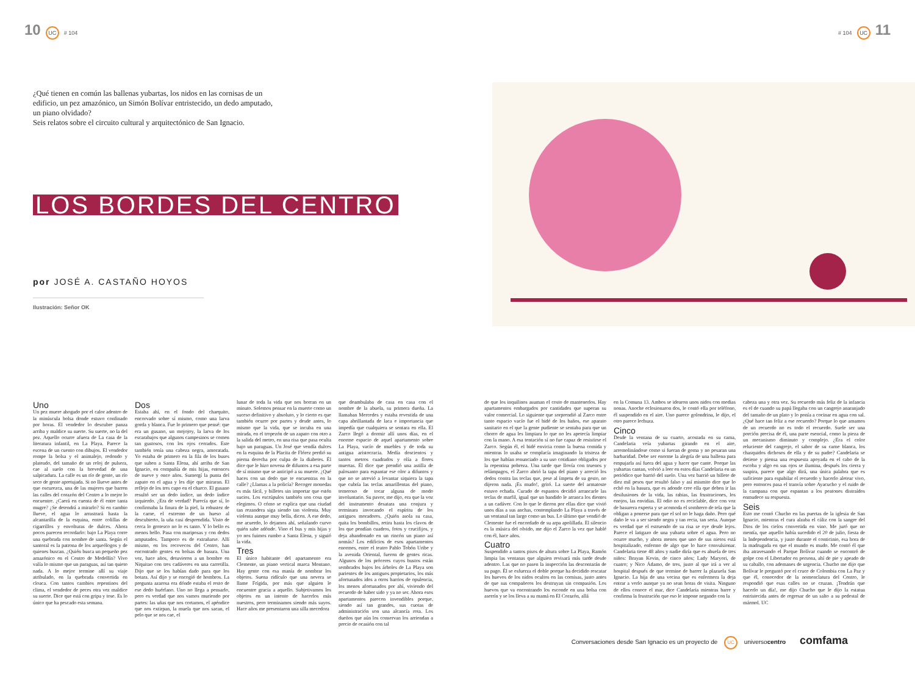10 UC # 104 # 104 UC 11
¿Qué tienen en común las ballenas yubartas, los nidos en las cornisas de un edificio, un pez amazónico, un Simón Bolívar entristecido, un dedo amputado, un piano olvidado?
Seis relatos sobre el circuito cultural y arquitectónico de San Ignacio.
LOS BORDES DEL CENTRO
por JOSÉ A. CASTAÑO HOYOS
Ilustración: Señor OK
Uno
Un pez muere ahogado por el calor adentro de la minúscula bolsa donde estuvo confinado por horas. El vendedor lo descubre panza arriba y maldice su suerte. Su suerte, no la del pez. Aquello ocurre afuera de La casa de la literatura infantil, en La Playa. Parece la escena de un cuento con dibujos. El vendedor rompe la bolsa y el animalejo, redondo y plateado, del tamaño de un reloj de pulsera, cae al suelo con la brevedad de una salpicadura. La calle es un río de gente, un río seco de gente apretujada. Si no llueve antes de que oscurezca, una de las mujeres que barren las calles del corazón del Centro a lo mejor lo encuentre. ¿Caerá en cuenta de él entre tanta mugre? ¿Se detendrá a mirarlo? Si en cambio llueve, el agua lo arrastrará hasta la alcantarilla de la esquina, entre colillas de cigarrillos y envolturas de dulces. Ahora pocos parecen recordarlo: bajo La Playa corre una quebrada con nombre de santa. Según el santoral es la patrona de los arqueólogos y de quienes buscan. ¿Quién busca un pequeño pez amazónico en el Centro de Medellín? Vivo valía lo mismo que un paraguas, así tan quieto nada. A lo mejor termine allí su viaje atribulado, en la quebrada convertida en cloaca. Con tantos cambios repentinos del clima, el vendedor de peces otra vez maldice su suerte. Dice que está con gripa y tose. Es lo único que ha pescado esta semana.
Dos
Estaba ahí, en el fondo del charquito, encorvado sobre sí mismo, como una larva gorda y blanca. Fue lo primero que pensé: que era un gusano, un mojojoy, la larva de los escarabajos que algunos campesinos se comen tan gustosos, con los ojos cerrados. Este también tenía una cabeza negra, amoratada. Yo estaba de primero en la fila de los buses que suben a Santa Elena, ahí arriba de San Ignacio, en compañía de mis hijas, entonces de nueve y once años. Sumergí la punta del zapato en el agua y les dije que miraran. El reflejo de los tres cupo en el charco. El gusano resultó ser un dedo índice, un dedo índice izquierdo. ¿Era de verdad? Parecía que sí, lo confirmaba la finura de la piel, la robustez de la carne, el extremo de un hueso al descubierto, la uña casi desprendida. Visto de cerca lo grotesco no lo es tanto. Y lo bello es menos bello. Pasa con mariposas y con dedos amputados. Tampoco es de extrañarse. Allí mismo, en los recovecos del Centro, han encontrado gentes en bolsas de basura. Una vez, hace años, detuvieron a un hombre en Niquitao con tres cadáveres en una carretilla. Dijo que se los habían dado para que los botara. Así dijo y se encogió de hombros. La pregunta azarosa era dónde estaba el resto de ese dedo huérfano. Uno no llega a pensarlo, pero es verdad que nos vamos muriendo por partes: las uñas que nos cortamos, el apéndice que nos extirpan, la muela que nos sacan, el pelo que se nos cae, el
lunar de toda la vida que nos borran en un minuto. Solemos pensar en la muerte como un suceso definitivo y absoluto, y lo cierto es que también ocurre por partes y desde antes, lo mismo que la vida, que se incuba en una mirada, en el tropezón de un zapato con otro a la salida del metro, en una risa que pasa oculta bajo un paraguas. Un José que vendía dulces en la esquina de la Placita de Flórez perdió su pierna derecha por culpa de la diabetes. Él dice que le hizo novena de difuntos a esa parte de sí mismo que se anticipó a su muerte. ¿Qué haces con un dedo que te encuentras en la calle? ¿Llamas a la policía? Recoger monedas es más fácil, y billetes sin importar que estén sucios. Los escrúpulos también son cosa que elegimos. O cómo se explica que una ciudad tan rezandera siga siendo tan violenta. Muy violenta aunque muy bella, dicen. A ese dedo, me acuerdo, lo dejamos ahí, señalando curvo quién sabe adónde. Vino el bus y mis hijas y yo nos fuimos rumbo a Santa Elena, y siguió la vida.
Tres
El único habitante del apartamento era Clemente, un piano vertical marca Montano. Hay gente con esa manía de nombrar los objetos. Suena ridículo que una nevera se llame Frígida, por más que alguien le encuentre gracia a aquello. Subjetivamos los objetos en un intento de hacerlos más nuestros, pero terminamos siendo más suyos. Hace años me presentaron una silla mecedora
que deambulaba de casa en casa con el nombre de la abuela, su primera dueña. La llamaban Mercedes y estaba revestida de una capa abrillantada de laca e importancia que impedía que cualquiera se sentara en ella. El Zarco llegó a dormir allí unos días, en el enorme espacio de aquel apartamento sobre La Playa, vacío de muebles y de toda su antigua aristocracia. Medía doscientos y tantos metros cuadrados y olía a flores muertas. Él dice que prendió una astilla de palosanto para espantar ese olor a difuntos y que no se atrevió a levantar siquiera la tapa que cubría las teclas amarillentas del piano, temeroso de tocar alguna de modo involuntario. Su pavor, me dijo, era que la voz del instrumento desatara una conjura y terminara invocando el espíritu de los antiguos moradores. ¿Quién asola su casa, quita los bombillos, retira hasta los clavos de los que pendían cuadros, fotos y crucifijos, y deja abandonado en un rincón un piano así nomás? Los edificios de esos apartamentos enormes, entre el teatro Pablo Tobón Uribe y la avenida Oriental, fueron de gentes ricas. Algunos de los próceres cuyos bustos están sembrados bajos los árboles de La Playa son parientes de los antiguos propietarios, los más afortunados idos a otros barrios de opulencia, los menos afortunados por ahí, viviendo del recuerdo de haber sido y ya no ser. Ahora esos apartamentos parecen invendibles porque, siendo así tan grandes, sus cuotas de administración son una alcancía rota. Los dueños que aún los conservan los arriendan a precio de ocasión con tal
de que los inquilinos asuman el costo de mantenerlos. Hay apartamentos embargados por cantidades que superan su valor comercial. Lo siguiente que sorprendió al Zarco entre tanto espacio vacío fue el bidé de los baños, ese aparato sanitario en el que la gente pudiente se sentaba para que un chorro de agua les limpiara lo que no les apetecía limpiar con la mano. A esa tentación sí no fue capaz de resistirse el Zarco. Según él, el bidé envicia como la buena comida y mientras lo usaba se complacía imaginando la tristeza de los que habían renunciado a su uso cotidiano obligados por la repentina pobreza. Una tarde que llovía con truenos y relámpagos, el Zarco abrió la tapa del piano y arreció los dedos contra las teclas que, pese al ímpetu de su gesto, no dijeron nada. ¡Es mudo!, gritó. La suerte del armatoste estuvo echada. Curado de espantos decidió arrancarle las teclas de marfil, igual que un bandido le arranca los dientes a un cadáver. Con lo que le dieron por ellas dice que vivió unos días a sus anchas, contemplando La Playa a través de un ventanal tan largo como un bus. Lo último que vendió de Clemente fue el encordado de su arpa apolillada. El silencio es la música del olvido, me dijo el Zarco la vez que hablé con él, hace años.
Cuatro
Suspendido a tantos pisos de altura sobre La Playa, Ramón limpia las ventanas que alguien revisará más tarde desde adentro. Las que no pasen la inspección las descontarán de su pago. Él se esfuerza el doble porque ha decidido rescatar los huevos de los nidos ocultos en las cornisas, justo antes de que sus compañeros los destruyan sin compasión. Los huevos que va encontrando los esconde en una bolsa con aserrín y se los lleva a su mamá en El Corazón, allá
en la Comuna 13. Ambos se idearon unos nidos con medias nonas. Anoche eclosionaron dos, le contó ella por teléfono, él suspendido en el aire. Uno parece golondrina, le dijo, el otro parece lechuza.
Cinco
Desde la ventana de su cuarto, acostada en su cama, Candelaria veía yubartas girando en el aire, arremolinándose como si fueran de goma y no pesaran una barbaridad. Debe ser enorme la alegría de una ballena para empujarla así fuera del agua y hacer que cante. Porque las yubartas cantan, volvió a leer en estos días Candelaria en un periódico que barrió del suelo. Una vez barrió un billete de diez mil pesos que resultó falso y así mismito dice que lo echó en la basura, que es adonde cree ella que deben ir las desilusiones de la vida, las rabias, las frustraciones, los enojos, las envidias. El odio no es reciclable, dice con voz de basurera experta y se acomoda el sombrero de tela que la obligan a ponerse para que el sol no le haga daño. Pero qué daño le va a ser siendo negra y tan recia, tan seria. Aunque es verdad que el estruendo de su risa se oye desde lejos. Parece el latigazo de una yubarta sobre el agua. Pero no ocurre mucho, y ahora menos que uno de sus nietos está hospitalizado, enfermo de algo que lo hace convulsionar. Candelaria tiene 48 años y nadie diría que es abuela de tres niños: Brayan Kevin, de cinco años; Lady Maryori, de cuatro; y Nico Ádamo, de tres, justo al que irá a ver al hospital después de que termine de barrer la plazuela San Ignacio. La hija de una vecina que es enfermera la deja entrar a verlo aunque ya no sean horas de visita. Ninguno de ellos conoce el mar, dice Candelaria mientras barre y confirma la frustración que eso le impone negando con la
cabeza una y otra vez. Su recuerdo más feliz de la infancia es el de cuando su papá llegaba con un cangrejo anaranjado del tamaño de un plato y lo ponía a cocinar en agua con sal. ¿Qué hace tan feliz a ese recuerdo? Porque lo que amamos de un recuerdo no es todo el recuerdo. Suele ser una porción precisa de él, una parte esencial, como la pieza de un mecanismo diminuto y complejo. ¿Era el color reluciente del cangrejo, el sabor de su carne blanca, los chasquidos dichosos de ella y de su padre? Candelaria se detiene y piensa una respuesta apoyada en el cabo de la escoba y algo en sus ojos se ilumina, después los cierra y suspira, parece que algo dirá, una única palabra que es suficiente para espabilar el recuerdo y hacerlo aletear vivo, pero entonces pasa el tranvía sobre Ayacucho y el ruido de la campana con que espantan a los peatones distraídos enmudece su respuesta.
Seis
Esto me contó Chucho en las puertas de la iglesia de San Ignacio, mientras el cura alzaba el cáliz con la sangre del Dios de los cielos convertida en vino. Me juró que no mentía, que aquello había sucedido el 20 de julio, fiesta de la Independencia, y justo durante el conticinio, esa hora de la madrugada en que el mundo es mudo. Me contó él que iba atravesando el Parque Bolívar cuando se encontró de golpe con el Libertador en persona, ahí de pie y apeado de su caballo, con ademanes de urgencia. Chucho me dijo que Bolívar le preguntó por el cruce de Colombia con La Paz y que él, conocedor de la nomenclatura del Centro, le respondió que esas calles no se cruzan. ¡Tendrán que hacerlo un día!, me dijo Chucho que le dijo la estatua entristecida antes de regresar de un salto a su pedestal de mármol. UC
Conversaciones desde San Ignacio es un proyecto de UC universo centro comfama